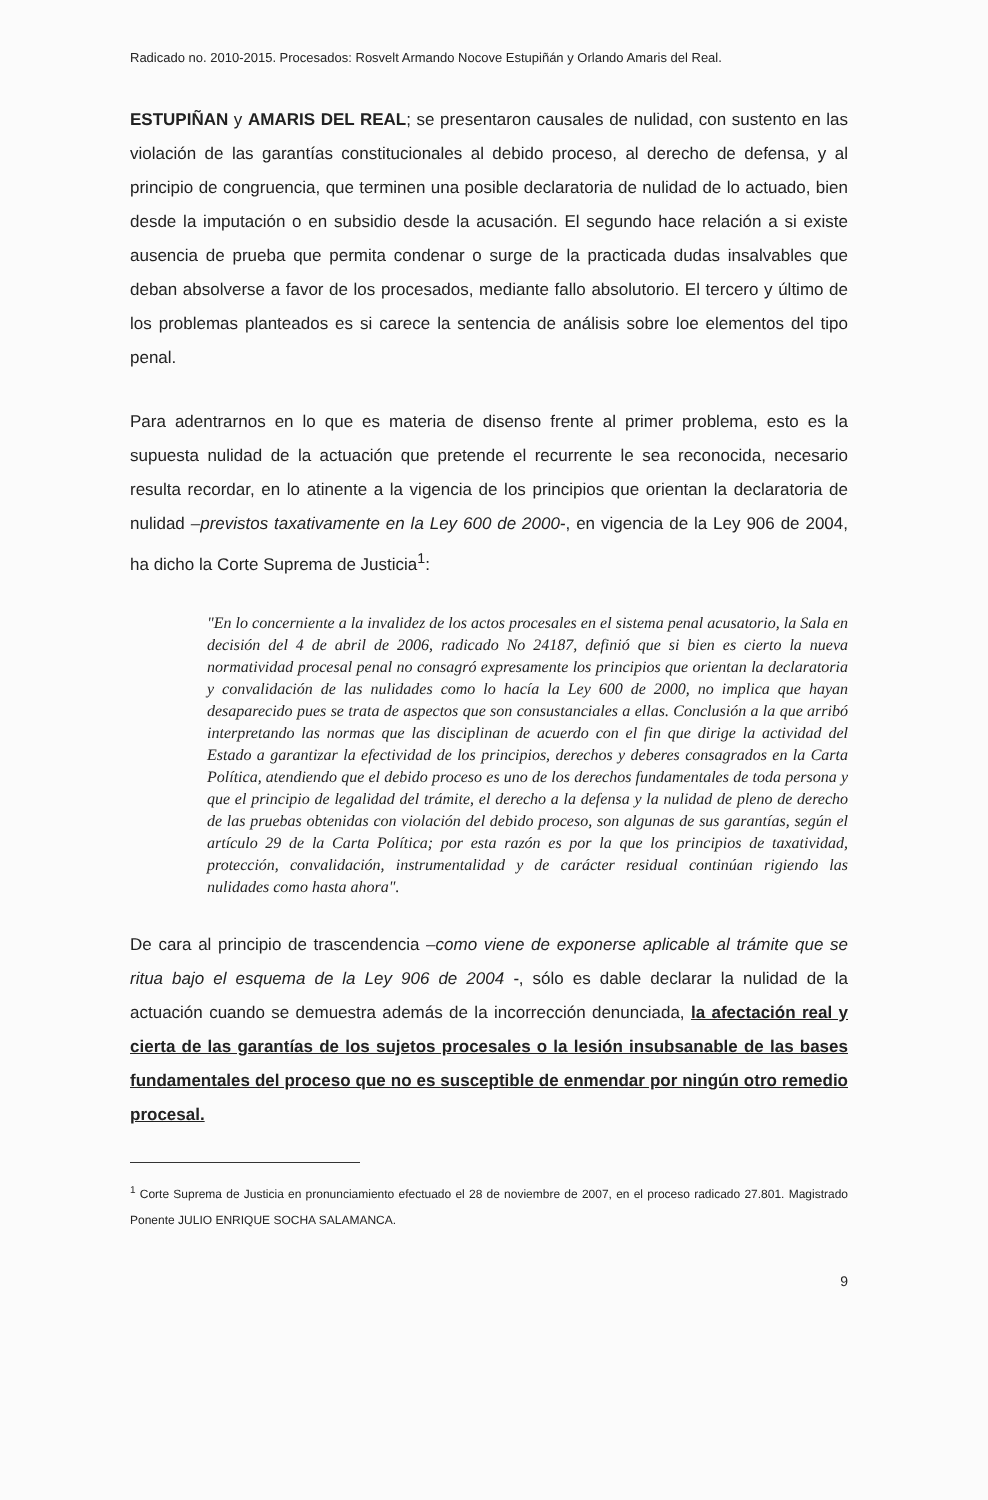Radicado no. 2010-2015. Procesados: Rosvelt Armando Nocove Estupiñán y Orlando Amaris del Real.
ESTUPIÑAN y AMARIS DEL REAL; se presentaron causales de nulidad, con sustento en las violación de las garantías constitucionales al debido proceso, al derecho de defensa, y al principio de congruencia, que terminen una posible declaratoria de nulidad de lo actuado, bien desde la imputación o en subsidio desde la acusación. El segundo hace relación a si existe ausencia de prueba que permita condenar o surge de la practicada dudas insalvables que deban absolverse a favor de los procesados, mediante fallo absolutorio. El tercero y último de los problemas planteados es si carece la sentencia de análisis sobre loe elementos del tipo penal.
Para adentrarnos en lo que es materia de disenso frente al primer problema, esto es la supuesta nulidad de la actuación que pretende el recurrente le sea reconocida, necesario resulta recordar, en lo atinente a la vigencia de los principios que orientan la declaratoria de nulidad –previstos taxativamente en la Ley 600 de 2000-, en vigencia de la Ley 906 de 2004, ha dicho la Corte Suprema de Justicia<sup>1</sup>:
"En lo concerniente a la invalidez de los actos procesales en el sistema penal acusatorio, la Sala en decisión del 4 de abril de 2006, radicado No 24187, definió que si bien es cierto la nueva normatividad procesal penal no consagró expresamente los principios que orientan la declaratoria y convalidación de las nulidades como lo hacía la Ley 600 de 2000, no implica que hayan desaparecido pues se trata de aspectos que son consustanciales a ellas. Conclusión a la que arribó interpretando las normas que las disciplinan de acuerdo con el fin que dirige la actividad del Estado a garantizar la efectividad de los principios, derechos y deberes consagrados en la Carta Política, atendiendo que el debido proceso es uno de los derechos fundamentales de toda persona y que el principio de legalidad del trámite, el derecho a la defensa y la nulidad de pleno de derecho de las pruebas obtenidas con violación del debido proceso, son algunas de sus garantías, según el artículo 29 de la Carta Política; por esta razón es por la que los principios de taxatividad, protección, convalidación, instrumentalidad y de carácter residual continúan rigiendo las nulidades como hasta ahora".
De cara al principio de trascendencia –como viene de exponerse aplicable al trámite que se ritua bajo el esquema de la Ley 906 de 2004 -, sólo es dable declarar la nulidad de la actuación cuando se demuestra además de la incorrección denunciada, la afectación real y cierta de las garantías de los sujetos procesales o la lesión insubsanable de las bases fundamentales del proceso que no es susceptible de enmendar por ningún otro remedio procesal.
<sup>1</sup> Corte Suprema de Justicia en pronunciamiento efectuado el 28 de noviembre de 2007, en el proceso radicado 27.801. Magistrado Ponente JULIO ENRIQUE SOCHA SALAMANCA.
9